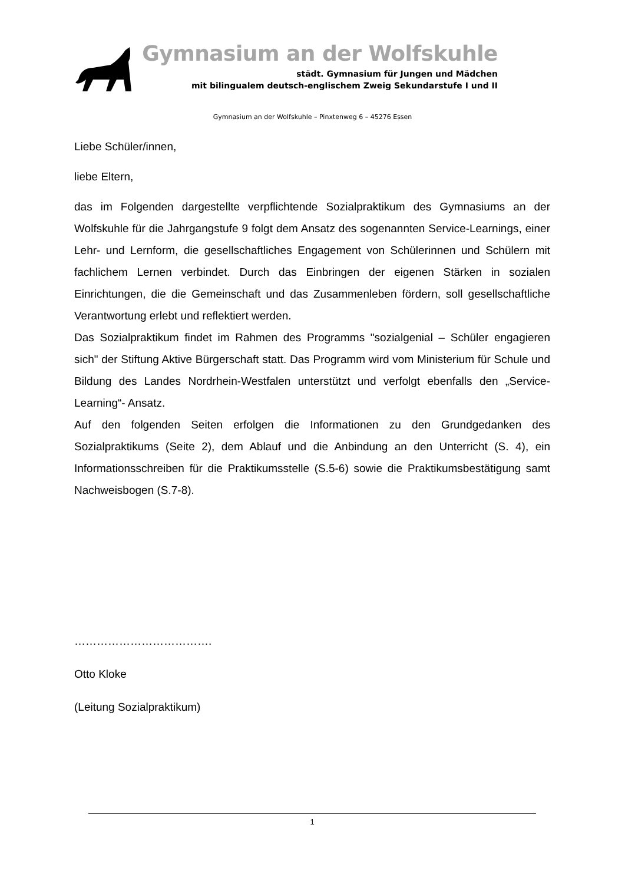Gymnasium an der Wolfskuhle
städt. Gymnasium für Jungen und Mädchen
mit bilingualem deutsch-englischem Zweig Sekundarstufe I und II
Gymnasium an der Wolfskuhle – Pinxtenweg 6 – 45276 Essen
Liebe Schüler/innen,
liebe Eltern,
das im Folgenden dargestellte verpflichtende Sozialpraktikum des Gymnasiums an der Wolfskuhle für die Jahrgangstufe 9 folgt dem Ansatz des sogenannten Service-Learnings, einer Lehr- und Lernform, die gesellschaftliches Engagement von Schülerinnen und Schülern mit fachlichem Lernen verbindet. Durch das Einbringen der eigenen Stärken in sozialen Einrichtungen, die die Gemeinschaft und das Zusammenleben fördern, soll gesellschaftliche Verantwortung erlebt und reflektiert werden.
Das Sozialpraktikum findet im Rahmen des Programms "sozialgenial – Schüler engagieren sich" der Stiftung Aktive Bürgerschaft statt. Das Programm wird vom Ministerium für Schule und Bildung des Landes Nordrhein-Westfalen unterstützt und verfolgt ebenfalls den „Service-Learning“- Ansatz.
Auf den folgenden Seiten erfolgen die Informationen zu den Grundgedanken des Sozialpraktikums (Seite 2), dem Ablauf und die Anbindung an den Unterricht (S. 4), ein Informationsschreiben für die Praktikumsstelle (S.5-6) sowie die Praktikumsbestätigung samt Nachweisbogen (S.7-8).
……………………………….
Otto Kloke
(Leitung Sozialpraktikum)
1